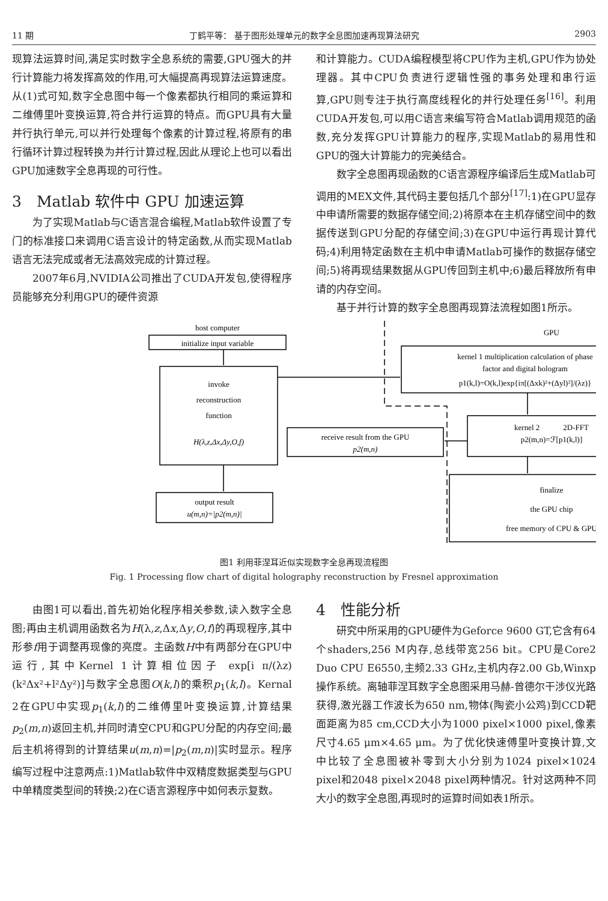11 期 丁鹤平等： 基于图形处理单元的数字全息图加速再现算法研究 2903
现算法运算时间,满足实时数字全息系统的需要,GPU强大的并行计算能力将发挥高效的作用,可大幅提高再现算法运算速度。从(1)式可知,数字全息图中每一个像素都执行相同的乘运算和二维傅里叶变换运算,符合并行运算的特点。而GPU具有大量并行执行单元,可以并行处理每个像素的计算过程,将原有的串行循环计算过程转换为并行计算过程,因此从理论上也可以看出GPU加速数字全息再现的可行性。
3　Matlab 软件中 GPU 加速运算
为了实现Matlab与C语言混合编程,Matlab软件设置了专门的标准接口来调用C语言设计的特定函数,从而实现Matlab语言无法完成或者无法高效完成的计算过程。
2007年6月,NVIDIA公司推出了CUDA开发包,使得程序员能够充分利用GPU的硬件资源
和计算能力。CUDA编程模型将CPU作为主机,GPU作为协处理器。其中CPU负责进行逻辑性强的事务处理和串行运算,GPU则专注于执行高度线程化的并行处理任务<sup>[16]</sup>。利用CUDA开发包,可以用C语言来编写符合Matlab调用规范的函数,充分发挥GPU计算能力的程序,实现Matlab的易用性和GPU的强大计算能力的完美结合。
数字全息图再现函数的C语言源程序编译后生成Matlab可调用的MEX文件,其代码主要包括几个部分<sup>[17]</sup>:1)在GPU显存中申请所需要的数据存储空间;2)将原本在主机存储空间中的数据传送到GPU分配的存储空间;3)在GPU中运行再现计算代码;4)利用特定函数在主机中申请Matlab可操作的数据存储空间;5)将再现结果数据从GPU传回到主机中;6)最后释放所有申请的内存空间。
基于并行计算的数字全息图再现算法流程如图1所示。
host computer
initialize input variable
invoke
reconstruction
function
H(λ,z,Δx,Δy,O,f)
receive result from the GPU
p2(m,n)
output result
u(m,n)=|p2(m,n)|
GPU
kernel 1 multiplication calculation of phase
factor and digital hologram
p1(k,l)=O(k,l)exp{iπ[(Δxk)²+(Δyl)²]/(λz)}
kernel 2　　　2D-FFT
p2(m,n)=ℱ[p1(k,l)]
finalize
the GPU chip
free memory of CPU & GPU
图1 利用菲涅耳近似实现数字全息再现流程图
Fig. 1 Processing flow chart of digital holography reconstruction by Fresnel approximation
由图1可以看出,首先初始化程序相关参数,读入数字全息图;再由主机调用函数名为H(λ,z,Δx,Δy,O,f)的再现程序,其中形参f用于调整再现像的亮度。主函数H中有两部分在GPU中运行,其中Kernel 1计算相位因子 exp[i π/(λz) (k²Δx²+l²Δy²)]与数字全息图O(k,l)的乘积p<sub>1</sub>(k,l)。Kernal 2在GPU中实现p<sub>1</sub>(k,l)的二维傅里叶变换运算,计算结果p<sub>2</sub>(m,n)返回主机,并同时清空CPU和GPU分配的内存空间;最后主机将得到的计算结果u(m,n)=|p<sub>2</sub>(m,n)|实时显示。程序编写过程中注意两点:1)Matlab软件中双精度数据类型与GPU中单精度类型间的转换;2)在C语言源程序中如何表示复数。
4　性能分析
研究中所采用的GPU硬件为Geforce 9600 GT,它含有64个shaders,256 M内存,总线带宽256 bit。CPU是Core2 Duo CPU E6550,主频2.33 GHz,主机内存2.00 Gb,Winxp操作系统。离轴菲涅耳数字全息图采用马赫-曾德尔干涉仪光路获得,激光器工作波长为650 nm,物体(陶瓷小公鸡)到CCD靶面距离为85 cm,CCD大小为1000 pixel×1000 pixel,像素尺寸4.65 μm×4.65 μm。为了优化快速傅里叶变换计算,文中比较了全息图被补零到大小分别为1024 pixel×1024 pixel和2048 pixel×2048 pixel两种情况。针对这两种不同大小的数字全息图,再现时的运算时间如表1所示。